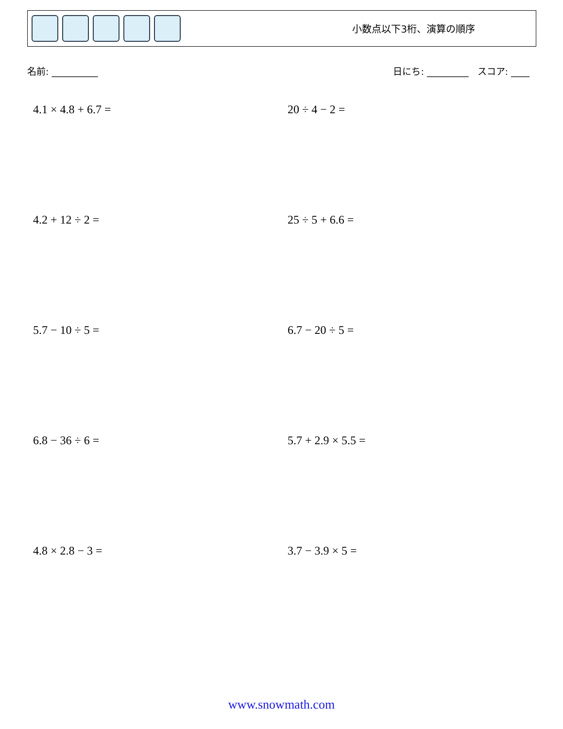小数点以下3桁、演算の順序
名前: __________ 日にち: _________ スコア: ____
4.1 × 4.8 + 6.7 =
20 ÷ 4 − 2 =
4.2 + 12 ÷ 2 =
25 ÷ 5 + 6.6 =
5.7 − 10 ÷ 5 =
6.7 − 20 ÷ 5 =
6.8 − 36 ÷ 6 =
5.7 + 2.9 × 5.5 =
4.8 × 2.8 − 3 =
3.7 − 3.9 × 5 =
www.snowmath.com